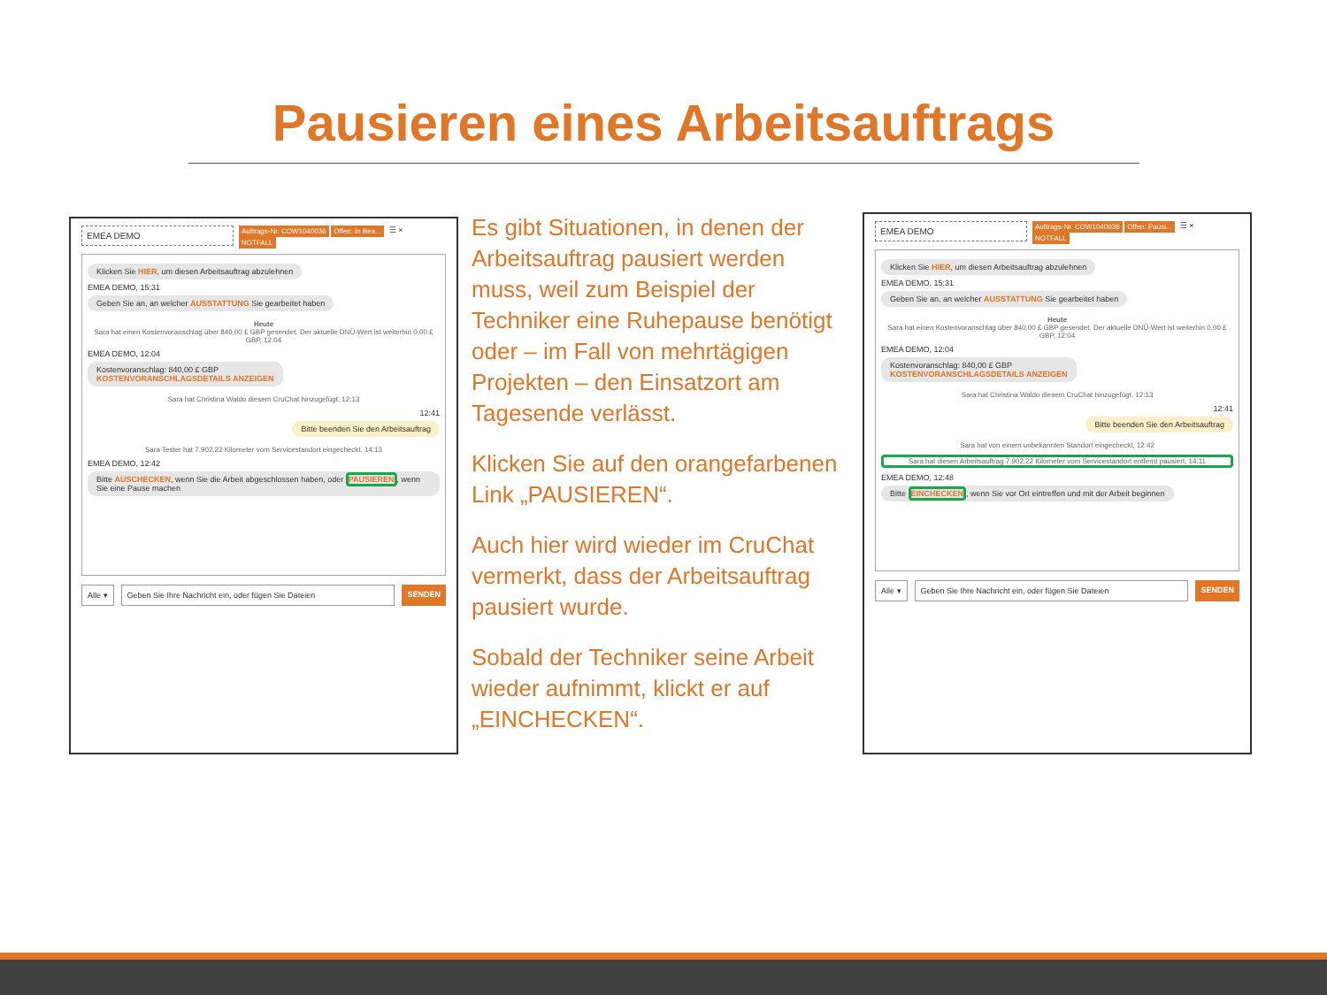Pausieren eines Arbeitsauftrags
EMEA DEMO
Auftrags-Nr. COW1040036 Offen: In Bea...
NOTFALL
☰ ×
Klicken Sie HIER, um diesen Arbeitsauftrag abzulehnen
EMEA DEMO, 15:31
Geben Sie an, an welcher AUSSTATTUNG Sie gearbeitet haben
Heute
Sara hat einen Kostenvoranschlag über 840,00 £ GBP gesendet. Der aktuelle DNÜ-Wert ist weiterhin 0,00 £ GBP, 12:04
EMEA DEMO, 12:04
Kostenvoranschlag: 840,00 £ GBP
KOSTENVORANSCHLAGSDETAILS ANZEIGEN
Sara hat Christina Waldo diesem CruChat hinzugefügt, 12:13
12:41
Bitte beenden Sie den Arbeitsauftrag
Sara Tester hat 7.902,22 Kilometer vom Servicestandort eingecheckt, 14:13
EMEA DEMO, 12:42
Bitte AUSCHECKEN, wenn Sie die Arbeit abgeschlossen haben, oder PAUSIEREN, wenn Sie eine Pause machen
Alle ▾ Geben Sie Ihre Nachricht ein, oder fügen Sie Dateien SENDEN
Es gibt Situationen, in denen der Arbeitsauftrag pausiert werden muss, weil zum Beispiel der Techniker eine Ruhepause benötigt oder – im Fall von mehrtägigen Projekten – den Einsatzort am Tagesende verlässt.
Klicken Sie auf den orangefarbenen Link „PAUSIEREN“.
Auch hier wird wieder im CruChat vermerkt, dass der Arbeitsauftrag pausiert wurde.
Sobald der Techniker seine Arbeit wieder aufnimmt, klickt er auf „EINCHECKEN“.
EMEA DEMO
Auftrags-Nr. COW1040036 Offen: Pausi...
NOTFALL
☰ ×
Klicken Sie HIER, um diesen Arbeitsauftrag abzulehnen
EMEA DEMO, 15:31
Geben Sie an, an welcher AUSSTATTUNG Sie gearbeitet haben
Heute
Sara hat einen Kostenvoranschlag über 840,00 £ GBP gesendet. Der aktuelle DNÜ-Wert ist weiterhin 0,00 £ GBP, 12:04
EMEA DEMO, 12:04
Kostenvoranschlag: 840,00 £ GBP
KOSTENVORANSCHLAGSDETAILS ANZEIGEN
Sara hat Christina Waldo diesem CruChat hinzugefügt, 12:13
12:41
Bitte beenden Sie den Arbeitsauftrag
Sara hat von einem unbekannten Standort eingecheckt, 12:42
Sara hat diesen Arbeitsauftrag 7.902,22 Kilometer vom Servicestandort entfernt pausiert, 14:11
EMEA DEMO, 12:48
Bitte EINCHECKEN, wenn Sie vor Ort eintreffen und mit der Arbeit beginnen
Alle ▾ Geben Sie Ihre Nachricht ein, oder fügen Sie Dateien SENDEN